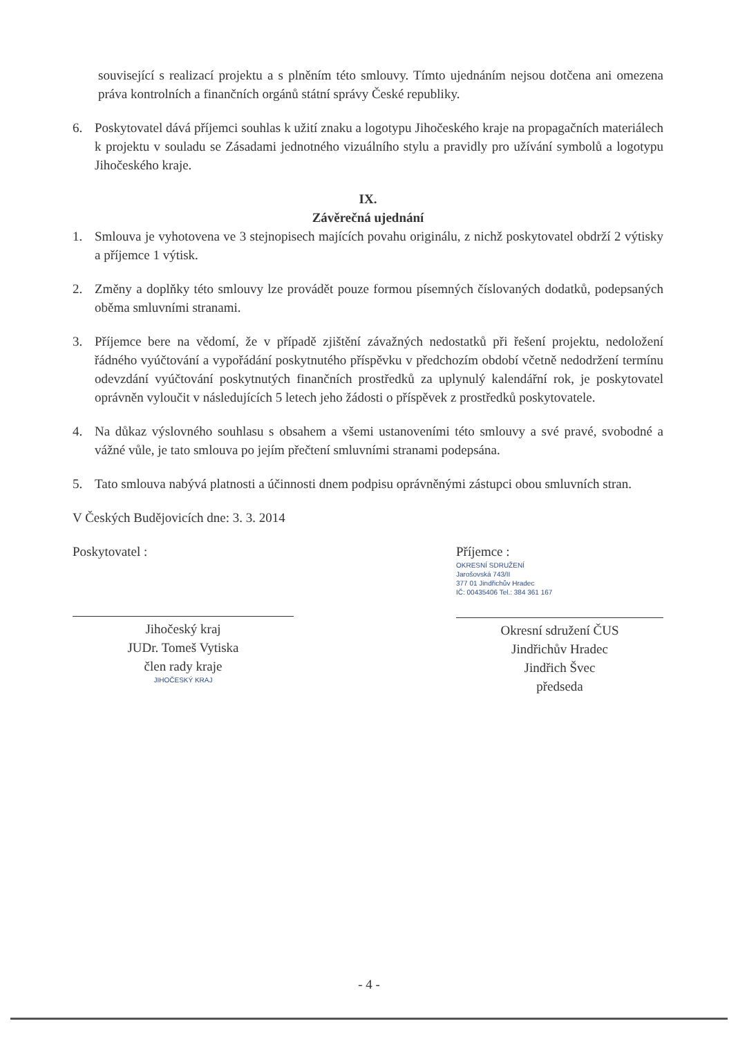související s realizací projektu a s plněním této smlouvy. Tímto ujednáním nejsou dotčena ani omezena práva kontrolních a finančních orgánů státní správy České republiky.
6. Poskytovatel dává příjemci souhlas k užití znaku a logotypu Jihočeského kraje na propagačních materiálech k projektu v souladu se Zásadami jednotného vizuálního stylu a pravidly pro užívání symbolů a logotypu Jihočeského kraje.
IX.
Závěrečná ujednání
1. Smlouva je vyhotovena ve 3 stejnopisech majících povahu originálu, z nichž poskytovatel obdrží 2 výtisky a příjemce 1 výtisk.
2. Změny a doplňky této smlouvy lze provádět pouze formou písemných číslovaných dodatků, podepsaných oběma smluvními stranami.
3. Příjemce bere na vědomí, že v případě zjištění závažných nedostatků při řešení projektu, nedoložení řádného vyúčtování a vypořádání poskytnutého příspěvku v předchozím období včetně nedodržení termínu odevzdání vyúčtování poskytnutých finančních prostředků za uplynulý kalendářní rok, je poskytovatel oprávněn vyloučit v následujících 5 letech jeho žádosti o příspěvek z prostředků poskytovatele.
4. Na důkaz výslovného souhlasu s obsahem a všemi ustanoveními této smlouvy a své pravé, svobodné a vážné vůle, je tato smlouva po jejím přečtení smluvními stranami podepsána.
5. Tato smlouva nabývá platnosti a účinnosti dnem podpisu oprávněnými zástupci obou smluvních stran.
V Českých Budějovicích dne: 3. 3. 2014
Poskytovatel :
Jihočeský kraj
JUDr. Tomeš Vytiska
člen rady kraje
JIHOČESKÝ KRAJ
Příjemce :
OKRESNÍ SDRUŽENÍ
Jarošovská 743/II
377 01 Jindřichův Hradec
IČ: 00435406 Tel.: 384 361 167
Okresní sdružení ČUS
Jindřichův Hradec
Jindřich Švec
předseda
- 4 -